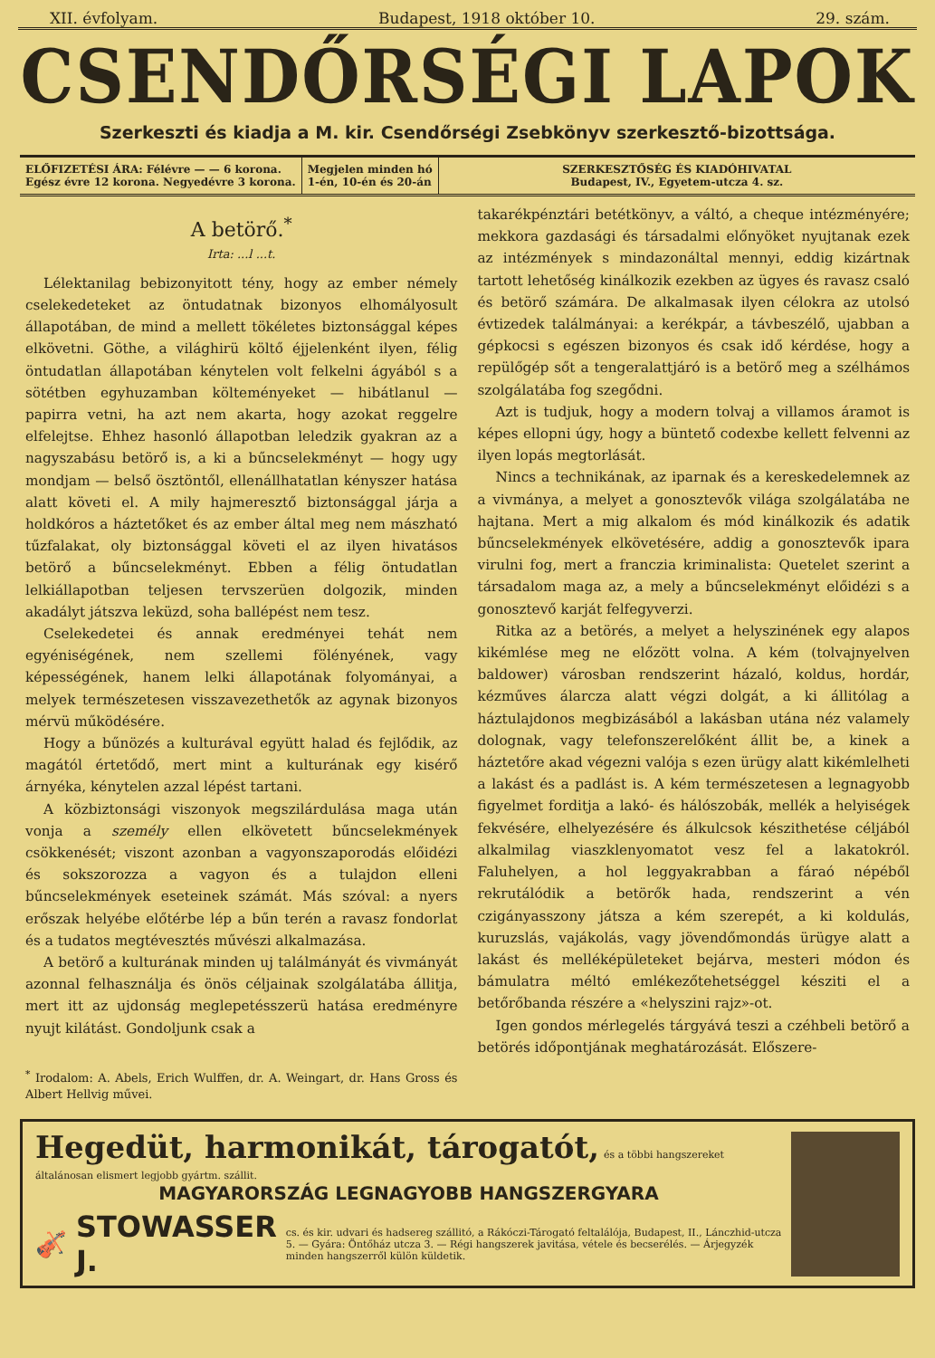XII. évfolyam. Budapest, 1918 október 10. 29. szám.
CSENDŐRSÉGI LAPOK
Szerkeszti és kiadja a M. kir. Csendőrségi Zsebkönyv szerkesztő-bizottsága.
ELŐFIZETÉSI ÁRA: Félévre — — 6 korona.
Egész évre 12 korona. Negyedévre 3 korona.
Megjelen minden hó
1-én, 10-én és 20-án
SZERKESZTŐSÉG ÉS KIADÓHIVATAL
Budapest, IV., Egyetem-utcza 4. sz.
A betörő.<sup>*</sup>
Irta: ...l ...t.
Lélektanilag bebizonyitott tény, hogy az ember némely cselekedeteket az öntudatnak bizonyos elhomályosult állapotában, de mind a mellett tökéletes biztonsággal képes elkövetni. Göthe, a világhirü költő éjjelenként ilyen, félig öntudatlan állapotában kénytelen volt felkelni ágyából s a sötétben egyhuzamban költeményeket — hibátlanul — papirra vetni, ha azt nem akarta, hogy azokat reggelre elfelejtse. Ehhez hasonló állapotban leledzik gyakran az a nagyszabásu betörő is, a ki a bűncselekményt — hogy ugy mondjam — belső ösztöntől, ellenállhatatlan kényszer hatása alatt követi el. A mily hajmeresztő biztonsággal járja a holdkóros a háztetőket és az ember által meg nem mászható tűzfalakat, oly biztonsággal követi el az ilyen hivatásos betörő a bűncselekményt. Ebben a félig öntudatlan lelkiállapotban teljesen tervszerüen dolgozik, minden akadályt játszva leküzd, soha ballépést nem tesz.
Cselekedetei és annak eredményei tehát nem egyéniségének, nem szellemi fölényének, vagy képességének, hanem lelki állapotának folyományai, a melyek természetesen visszavezethetők az agynak bizonyos mérvü működésére.
Hogy a bűnözés a kulturával együtt halad és fejlődik, az magától értetődő, mert mint a kulturának egy kisérő árnyéka, kénytelen azzal lépést tartani.
A közbiztonsági viszonyok megszilárdulása maga után vonja a személy ellen elkövetett bűncselekmények csökkenését; viszont azonban a vagyonszaporodás előidézi és sokszorozza a vagyon és a tulajdon elleni bűncselekmények eseteinek számát. Más szóval: a nyers erőszak helyébe előtérbe lép a bűn terén a ravasz fondorlat és a tudatos megtévesztés művészi alkalmazása.
A betörő a kulturának minden uj találmányát és vivmányát azonnal felhasználja és önös céljainak szolgálatába állitja, mert itt az ujdonság meglepetésszerü hatása eredményre nyujt kilátást. Gondoljunk csak a
<sup>*</sup> Irodalom: A. Abels, Erich Wulffen, dr. A. Weingart, dr. Hans Gross és Albert Hellvig művei.
takarékpénztári betétkönyv, a váltó, a cheque intézményére; mekkora gazdasági és társadalmi előnyöket nyujtanak ezek az intézmények s mindazonáltal mennyi, eddig kizártnak tartott lehetőség kinálkozik ezekben az ügyes és ravasz csaló és betörő számára. De alkalmasak ilyen célokra az utolsó évtizedek találmányai: a kerékpár, a távbeszélő, ujabban a gépkocsi s egészen bizonyos és csak idő kérdése, hogy a repülőgép sőt a tengeralattjáró is a betörő meg a szélhámos szolgálatába fog szegődni.
Azt is tudjuk, hogy a modern tolvaj a villamos áramot is képes ellopni úgy, hogy a büntető codexbe kellett felvenni az ilyen lopás megtorlását.
Nincs a technikának, az iparnak és a kereskedelemnek az a vivmánya, a melyet a gonosztevők világa szolgálatába ne hajtana. Mert a mig alkalom és mód kinálkozik és adatik bűncselekmények elkövetésére, addig a gonosztevők ipara virulni fog, mert a franczia kriminalista: Quetelet szerint a társadalom maga az, a mely a bűncselekményt előidézi s a gonosztevő karját felfegyverzi.
Ritka az a betörés, a melyet a helyszinének egy alapos kikémlése meg ne előzött volna. A kém (tolvajnyelven baldower) városban rendszerint házaló, koldus, hordár, kézműves álarcza alatt végzi dolgát, a ki állitólag a háztulajdonos megbizásából a lakásban utána néz valamely dolognak, vagy telefonszerelőként állit be, a kinek a háztetőre akad végezni valója s ezen ürügy alatt kikémlelheti a lakást és a padlást is. A kém természetesen a legnagyobb figyelmet forditja a lakó- és hálószobák, mellék a helyiségek fekvésére, elhelyezésére és álkulcsok készithetése céljából alkalmilag viaszklenyomatot vesz fel a lakatokról. Faluhelyen, a hol leggyakrabban a fáraó népéből rekrutálódik a betörők hada, rendszerint a vén czigányasszony játsza a kém szerepét, a ki koldulás, kuruzslás, vajákolás, vagy jövendőmondás ürügye alatt a lakást és melléképületeket bejárva, mesteri módon és bámulatra méltó emlékezőtehetséggel késziti el a betőrőbanda részére a «helyszini rajz»-ot.
Igen gondos mérlegelés tárgyává teszi a czéhbeli betörő a betörés időpontjának meghatározását. Előszere-
Hegedüt, harmonikát, tárogatót, és a többi hangszereket általánosan elismert legjobb gyártm. szállit.
MAGYARORSZÁG LEGNAGYOBB HANGSZERGYARA
🎻 STOWASSER J. cs. és kir. udvari és hadsereg szállitó, a Rákóczi-Tárogató feltalálója, Budapest, II., Lánczhid-utcza 5. — Gyára: Öntőház utcza 3. — Régi hangszerek javitása, vétele és becserélés. — Árjegyzék minden hangszerről külön küldetik.